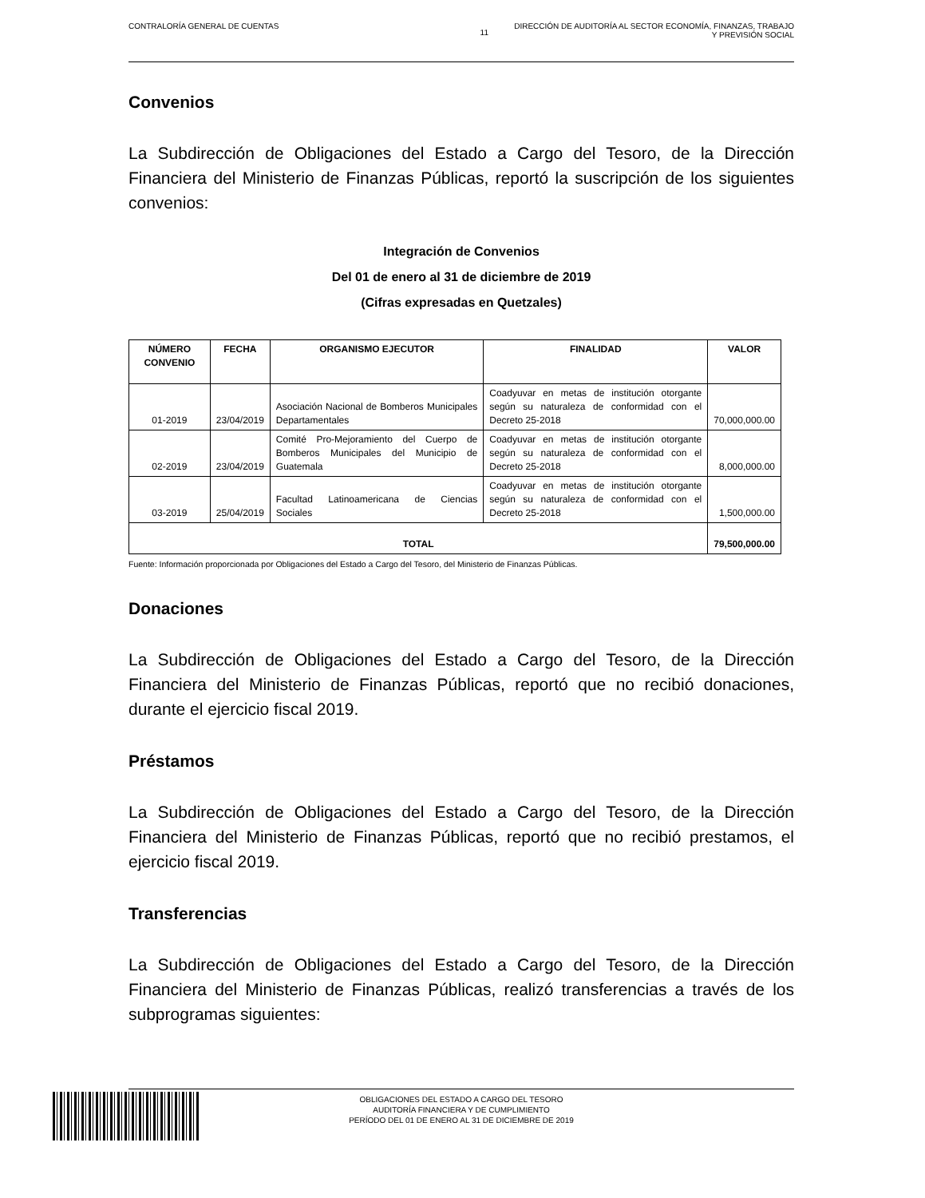CONTRALORÍA GENERAL DE CUENTAS 11 DIRECCIÓN DE AUDITORÍA AL SECTOR ECONOMÍA, FINANZAS, TRABAJO
Y PREVISIÓN SOCIAL
Convenios
La Subdirección de Obligaciones del Estado a Cargo del Tesoro, de la Dirección Financiera del Ministerio de Finanzas Públicas, reportó la suscripción de los siguientes convenios:
Integración de Convenios
Del 01 de enero al 31 de diciembre de 2019
(Cifras expresadas en Quetzales)
| NÚMERO CONVENIO | FECHA | ORGANISMO EJECUTOR | FINALIDAD | VALOR |
| --- | --- | --- | --- | --- |
| 01-2019 | 23/04/2019 | Asociación Nacional de Bomberos Municipales Departamentales | Coadyuvar en metas de institución otorgante según su naturaleza de conformidad con el Decreto 25-2018 | 70,000,000.00 |
| 02-2019 | 23/04/2019 | Comité Pro-Mejoramiento del Cuerpo de Bomberos Municipales del Municipio de Guatemala | Coadyuvar en metas de institución otorgante según su naturaleza de conformidad con el Decreto 25-2018 | 8,000,000.00 |
| 03-2019 | 25/04/2019 | Facultad Latinoamericana de Ciencias Sociales | Coadyuvar en metas de institución otorgante según su naturaleza de conformidad con el Decreto 25-2018 | 1,500,000.00 |
| TOTAL | | | | 79,500,000.00 |
Fuente: Información proporcionada por Obligaciones del Estado a Cargo del Tesoro, del Ministerio de Finanzas Públicas.
Donaciones
La Subdirección de Obligaciones del Estado a Cargo del Tesoro, de la Dirección Financiera del Ministerio de Finanzas Públicas, reportó que no recibió donaciones, durante el ejercicio fiscal 2019.
Préstamos
La Subdirección de Obligaciones del Estado a Cargo del Tesoro, de la Dirección Financiera del Ministerio de Finanzas Públicas, reportó que no recibió prestamos, el ejercicio fiscal 2019.
Transferencias
La Subdirección de Obligaciones del Estado a Cargo del Tesoro, de la Dirección Financiera del Ministerio de Finanzas Públicas, realizó transferencias a través de los subprogramas siguientes:
OBLIGACIONES DEL ESTADO A CARGO DEL TESORO
AUDITORÍA FINANCIERA Y DE CUMPLIMIENTO
PERÍODO DEL 01 DE ENERO AL 31 DE DICIEMBRE DE 2019